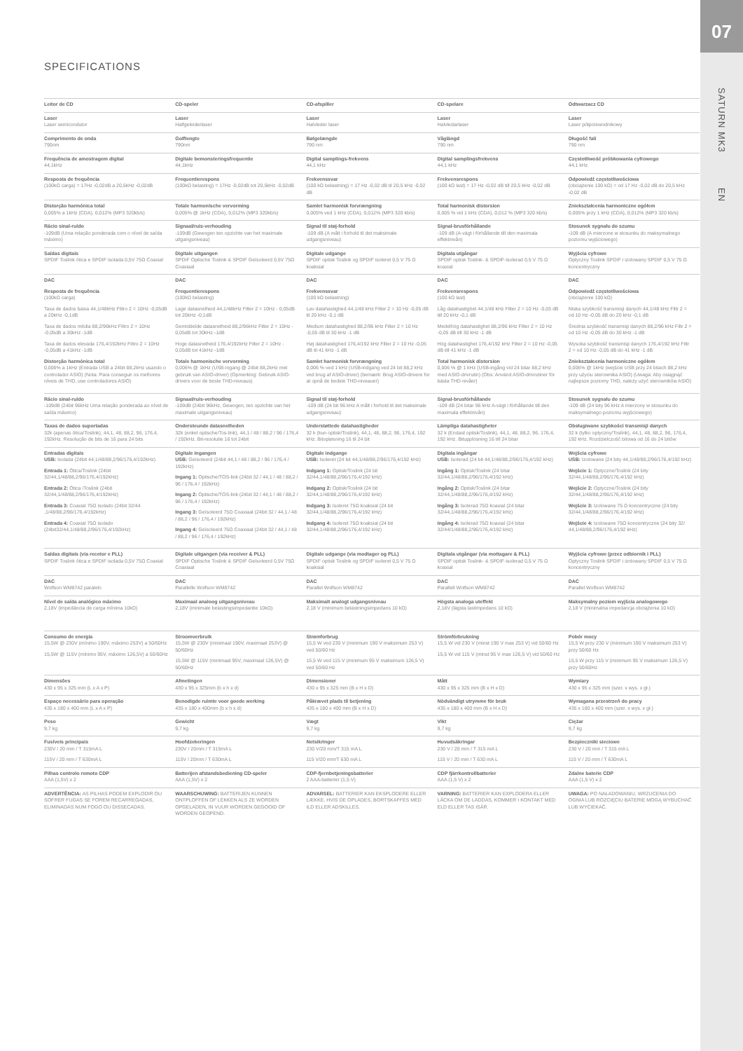SPECIFICATIONS
07
SATURN MK3
EN
| Leitor de CD | CD-speler | CD-afspiller | CD-spelare | Odtwarzacz CD |
| Laser Laser semicondutor | Laser Halfgeleiderlaser | Laser Halvleder laser | Laser Halvledarlaser | Laser Laser półprzewodnikowy |
| Comprimento de onda 790nm | Golflengte 790nm | Bølgelængde 790 nm | Våglängd 790 nm | Długość fali 790 nm |
| Frequência de amostragem digital 44,1kHz | Digitale bemonsteringsfrequentie 44,1kHz | Digital samplings-frekvens 44,1 kHz | Digital samplingsfrekvens 44,1 kHz | Częstotliwość próbkowania cyfrowego 44,1 kHz |
| Resposta de frequência (100kΩ carga) = 17Hz -0,02dB a 20,5kHz -0,02dB | Frequentierespons (100kΩ belasting) = 17Hz -0,02dB tot 20,5kHz -0,02dB | Frekvenssvar (100 kΩ belastning) = 17 Hz -0,02 dB til 20,5 kHz -0,02 dB | Frekvensrespons (100 kΩ last) = 17 Hz -0,02 dB till 20,5 kHz -0,02 dB | Odpowiedź częstotliwościowa (obciążenie 100 kΩ) = od 17 Hz -0,02 dB do 20,5 kHz -0,02 dB |
| Distorção harmónica total 0,005% a 1kHz (CDA), 0,012% (MP3 320kb/s) | Totale harmonische vervorming 0,005% @ 1kHz (CDA), 0,012% (MP3 320kb/s) | Samlet harmonisk forvrængning 0,005% ved 1 kHz (CDA), 0,012% (MP3 320 kb/s) | Total harmonisk distorsion 0,005 % vid 1 kHz (CDA), 0,012 % (MP3 320 kb/s) | Zniekształcenia harmoniczne ogółem 0,005% przy 1 kHz (CDA), 0,012% (MP3 320 kb/s) |
| Rácio sinal-ruído -109dB (Uma relação ponderada com o nível de saída máximo) | Signaal/ruis-verhouding -109dB (Gewogen ten opzichte van het maximale uitgangsniveau) | Signal til støj-forhold -109 dB (A målt i forhold til det maksimale udgangsniveau) | Signal-brusförhållande -109 dB (A-vägt i förhållande till den maximala effektnivån) | Stosunek sygnału do szumu -109 dB (A mierzone w stosunku do maksymalnego poziomu wyjściowego) |
| Saídas digitais SPDIF Toslink ótica e SPDIF isolada 0,5V 75Ω Coaxial | Digitale uitgangen SPDIF Optische Toslink & SPDIF Geïsoleerd 0,5V 75Ω Coaxiaal | Digitale udgange SPDIF optisk Toslink og SPDIF isoleret 0,5 V 75 Ω koaksial | Digitala utgångar SPDIF optisk Toslink- & SPDIF-isolerad 0,5 V 75 Ω koaxial | Wyjścia cyfrowe Optyczny Toslink SPDIF i izolowany SPDIF 0,5 V 75 Ω koncentryczny |
| DAC Resposta de frequência (100kΩ carga) Taxa de dados baixa 44,1/48kHz Filtro 2 = 10Hz -0,05dB a 20kHz -0,1dB Taxa de dados média 88,2/96kHz Filtro 2 = 10Hz -0,05dB a 30kHz -1dB Taxa de dados elevada 176,4/192kHz Filtro 2 = 10Hz -0,05dB a 41kHz -1dB Distorção harmónica total 0,006% a 1kHz (Entrada USB a 24bit 88,2kHz usando o controlador ASIO) (Nota: Para conseguir os melhores níveis de THD, use controladores ASIO) | DAC Frequentierespons (100kΩ belasting) Lage datasnelheid 44,1/48kHz Filter 2 = 10Hz - 0,05dB tot 20kHz -0,1dB Gemiddelde datasnelheid 88,2/96kHz Filter 2 = 10Hz - 0,05dB tot 30kHz -1dB Hoge datasnelheid 176,4/192kHz Filter 2 = 10Hz - 0,05dB tot 41kHz -1dB Totale harmonische vervorming 0,006% @ 1kHz (USB-ingang @ 24bit 88,2kHz met gebruik van ASIO-driver) (Opmerking: Gebruik ASIO-drivers voor de beste THD-niveaus) | DAC Frekvenssvar (100 kΩ belastning) Lav datahastighed 44,1/48 kHz Filter 2 = 10 Hz -0,05 dB til 20 kHz -0,1 dB Medium datahastighed 88,2/96 kHz Filter 2 = 10 Hz -0,05 dB til 30 kHz -1 dB Høj datahastighed 176,4/192 kHz Filter 2 = 10 Hz -0,05 dB til 41 kHz -1 dB Samlet harmonisk forvrængning 0,006 % ved 1 kHz (USB-indgang ved 24 bit 88,2 kHz ved brug af ASIO-driver) (bemærk: Brug ASIO-drivere for at opnå de bedste THD-niveauer) | DAC Frekvensrespons (100 kΩ last) Låg datahastighet 44,1/48 kHz Filter 2 = 10 Hz -0,05 dB till 20 kHz -0,1 dB Medelhög datahastighet 88,2/96 kHz Filter 2 = 10 Hz -0,05 dB till 30 kHz -1 dB Hög datahastighet 176,4/192 kHz Filter 2 = 10 Hz -0,05 dB till 41 kHz -1 dB Total harmonisk distorsion 0,006 % @ 1 kHz (USB-ingång vid 24 bitar 88,2 kHz med ASIO-drivrutin) (Obs: Använd ASIO-drivrutiner för bästa THD-nivåer) | DAC Odpowiedź częstotliwościowa (obciążenie 100 kΩ) Niska szybkość transmisji danych 44,1/48 kHz Filtr 2 = od 10 Hz -0,05 dB do 20 kHz -0,1 dB Średnia szybkość transmisji danych 88,2/96 kHz Filtr 2 = od 10 Hz -0,05 dB do 30 kHz -1 dB Wysoka szybkość transmisji danych 176,4/192 kHz Filtr 2 = od 10 Hz -0,05 dB do 41 kHz -1 dB Zniekształcenia harmoniczne ogółem 0,006% @ 1kHz (wejście USB przy 24 bitach 88,2 kHz przy użyciu sterownika ASIO) (Uwaga: Aby osiągnąć najlepsze poziomy THD, należy użyć sterowników ASIO) |
| Rácio sinal-ruído -109dB (24bit 96kHz Uma relação ponderada ao nível de saída máximo) | Signaal/ruis-verhouding -109dB (24bit 96kHz, Gewogen, ten opzichte van het maximale uitgangsniveau) | Signal til støj-forhold -109 dB (24 bit 96 kHz A målt i forhold til det maksimale udgangsniveau) | Signal-brusförhållande -109 dB (24 bitar 96 kHz A-vägt i förhållande till den maximala effektnivån) | Stosunek sygnału do szumu -109 dB (24 bity 96 kHz A mierzony w stosunku do maksymalnego poziomu wyjściowego) |
| Taxas de dados suportadas 32k (apenas ótica/Toslink), 44,1, 48, 88,2, 96, 176,4, 192kHz. Resolução de bits de 16 para 24 bits | Ondersteunde datasnelheden 32k (enkel optische/Tos-link), 44,1 / 48 / 88,2 / 96 / 176,4 / 192kHz. Bit-resolutie 16 tot 24bit | Understøttede datahastigheder 32 k (kun optisk/Toslink), 44,1, 48, 88,2, 96, 176,4, 192 kHz. Bitopløsning 16 til 24 bit | Lämpliga datahastigheter 32 k (Endast optisk/Toslink), 44,1, 48, 88,2, 96, 176,4, 192 kHz. Bitupplösning 16 till 24 bitar | Obsługiwane szybkości transmisji danych 32 k (tylko optyczny/Toslink), 44,1, 48, 88,2, 96, 176,4, 192 kHz. Rozdzielczość bitowa od 16 do 24 bitów |
| Entradas digitais USB: Isolada (24bit 44,1/48/88,2/96/176,4/192kHz) Entrada 1: Ótica/Toslink (24bit 32/44,1/48/88,2/96/176,4/192kHz) Entrada 2: Ótica /Toslink (24bit 32/44,1/48/88,2/96/176,4/192kHz) Entrada 3: Coaxial 75Ω isolado (24bit 32/44 ,1/48/88,2/96/176,4/192kHz) Entrada 4: Coaxial 75Ω isolado (24bit32/44,1/48/88,2/96/176,4/192kHz) | Digitale ingangen USB: Geïsoleerd (24bit 44,1 / 48 / 88,2 / 96 / 176,4 / 192kHz) Ingang 1: Optische/TOS-link (24bit 32 / 44,1 / 48 / 88,2 / 96 / 176,4 / 192kHz) Ingang 2: Optische/TOS-link (24bit 32 / 44,1 / 48 / 88,2 / 96 / 176,4 / 192kHz) Ingang 3: Geïsoleerd 75Ω Coaxiaal (24bit 32 / 44,1 / 48 / 88,2 / 96 / 176,4 / 192kHz) Ingang 4: Geïsoleerd 75Ω Coaxiaal (24bit 32 / 44,1 / 48 / 88,2 / 96 / 176,4 / 192kHz) | Digitale indgange USB: Isoleret (24 bit 44,1/48/88,2/96/176,4/192 kHz) Indgang 1: Optisk/Toslink (24 bit 32/44,1/48/88,2/96/176,4/192 kHz) Indgang 2: Optisk/Toslink (24 bit 32/44,1/48/88,2/96/176,4/192 kHz) Indgang 3: Isoleret 75Ω koaksial (24 bit 32/44,1/48/88,2/96/176,4/192 kHz) Indgang 4: Isoleret 75Ω koaksial (24 bit 32/44,1/48/88,2/96/176,4/192 kHz) | Digitala ingångar USB: Isolerad (24 bit 44,1/48/88,2/96/176,4/192 kHz) Ingång 1: Optisk/Toslink (24 bitar 32/44,1/48/88,2/96/176,4/192 kHz) Ingång 2: Optisk/Toslink (24 bitar 32/44,1/48/88,2/96/176,4/192 kHz) Ingång 3: Isolerad 75Ω koaxial (24 bitar 32/44,1/48/88,2/96/176,4/192 kHz) Ingång 4: Isolerad 75Ω koaxial (24 bitar 32/44/1/48/88,2/96/176,4/192 kHz) | Wejścia cyfrowe USB: Izolowane (24 bity 44,1/48/88,2/96/176,4/192 kHz) Wejście 1: Optyczne/Toslink (24 bity 32/44,1/48/88,2/96/176,4/192 kHz) Wejście 2: Optyczne/Toslink (24 bity 32/44,1/48/88,2/96/176,4/192 kHz) Wejście 3: Izolowane 75 Ω koncentryczne (24 bity 32/44,1/48/88,2/96/176,4/192 kHz) Wejście 4: Izolowane 75Ω koncentryczne (24 bity 32/ 44,1/48/88,2/96/176,4/192 kHz) |
| Saídas digitais (via recetor e PLL) SPDIF Toslink ótica e SPDIF isolada 0,5V 75Ω Coaxial | Digitale uitgangen (via receiver & PLL) SPDIF Optische Toslink & SPDIF Geïsoleerd 0,5V 75Ω Coaxiaal | Digitale udgange (via modtager og PLL) SPDIF optisk Toslink og SPDIF isoleret 0,5 V 75 Ω koaksial | Digitala utgångar (via mottagare & PLL) SPDIF optisk Toslink- & SPDIF-isolerad 0,5 V 75 Ω koaxial | Wyjścia cyfrowe (przez odbiornik i PLL) Optyczny Toslink SPDIF i izolowany SPDIF 0,5 V 75 Ω koncentryczny |
| DAC Wolfson WM8742 paralelo | DAC Parallelle Wolfson WM8742 | DAC Parallel Wolfson WM8742 | DAC Parallell Wolfson WM8742 | DAC Parallel Wolfson WM8742 |
| Nível de saída analógico máximo 2,18V (impedância de carga mínima 10kΩ) | Maximaal analoog uitgangsniveau 2,18V (minimale belastingsimpedantie 10kΩ) | Maksimalt analogt udgangsniveau 2,18 V (minimum belastningsimpedans 10 kΩ) | Högsta analoga uteffekt 2,18V (lägsta lastimpedans 10 kΩ) | Maksymalny poziom wyjścia analogowego 2,18 V (minimalna impedancja obciążenia 10 kΩ) |
| Consumo de energia 15,5W @ 230V (mínimo 190V, máximo 253V) a 50/60Hz 15,5W @ 115V (mínimo 95V, máximo 126,5V) a 50/60Hz | Stroomverbruik 15,5W @ 230V (minimaal 190V, maximaal 253V) @ 50/60Hz 15,5W @ 115V (minimaal 95V, maximaal 126,5V) @ 50/60Hz | Strømforbrug 15,5 W ved 230 V (minimum 190 V maksimum 253 V) ved 50/60 Hz 15,5 W ved 115 V (minimum 95 V maksimum 126,5 V) ved 50/60 Hz | Strömförbrukning 15,5 W vid 230 V (minst 190 V max 253 V) vid 50/60 Hz 15,5 W vid 115 V (minst 95 V max 126,5 V) vid 50/60 Hz | Pobór mocy 15,5 W przy 230 V (minimum 190 V maksimum 253 V) przy 50/60 Hz 15,5 W przy 115 V (minimum 95 V maksimum 126,5 V) przy 50/60Hz |
| Dimensões 430 x 95 x 325 mm (L x A x P) | Afmetingen 430 x 95 x 325mm (b x h x d) | Dimensioner 430 x 95 x 325 mm (B x H x D) | Mått 430 x 95 x 325 mm (B x H x D) | Wymiary 430 x 95 x 325 mm (szer. x wys. x gł.) |
| Espaço necessário para operação 435 x 180 x 400 mm (L x A x P) | Benodigde ruimte voor goede werking 435 x 180 x 400mm (b x h x d) | Påkrævet plads til betjening 435 x 180 x 400 mm (B x H x D) | Nödvändigt utrymme för bruk 435 x 180 x 400 mm (B x H x D) | Wymagana przestrzeń do pracy 435 x 180 x 400 mm (szer. x wys. x gł.) |
| Peso 9,7 kg | Gewicht 9,7 kg | Vægt 9,7 kg | Vikt 9,7 kg | Ciężar 9,7 kg |
| Fusíveis principais 230V / 20 mm / T 315mA L 115V / 20 mm / T 630mA L | Hoofdzekeringen 230V / 20mm / T 315mA L 115V / 20mm / T 630mA L | Netsikringer 230 V/20 mm/T 315 mA L 115 V/20 mm/T 630 mA L | Huvudsäkringar 230 V / 20 mm / T 315 mA L 115 V / 20 mm / T 630 mA L | Bezpieczniki sieciowe 230 V / 20 mm / T 315 mA L 115 V / 20 mm / T 630mA L |
| Pilhas controlo remoto CDP AAA (1,5V) x 2 | Batterijen afstandsbediening CD-speler AAA (1,5V) x 2 | CDP-fjernbetjeningsbatterier 2 AAA-batterier (1,5 V) | CDP fjärrkontrollbatterier AAA (1,5 V) x 2 | Zdalne baterie CDP AAA (1,5 V) x 2 |
| ADVERTÊNCIA: AS PILHAS PODEM EXPLODIR OU SOFRER FUGAS SE FOREM RECARREGADAS, ELIMINADAS NUM FOGO OU DISSECADAS. | WAARSCHUWING: BATTERIJEN KUNNEN ONTPLOFFEN OF LEKKEN ALS ZE WORDEN OPGELADEN, IN VUUR WORDEN GEGOOID OF WORDEN GEOPEND. | ADVARSEL: BATTERIER KAN EKSPLODERE ELLER LÆKKE, HVIS DE OPLADES, BORTSKAFFES MED ILD ELLER ADSKILLES. | VARNING: BATTERIER KAN EXPLODERA ELLER LÄCKA OM DE LADDAS, KOMMER I KONTAKT MED ELD ELLER TAS ISÄR. | UWAGA: PO NAŁADOWANIU, WRZUCENIA DO OGNIA LUB ROZCIĘCIU BATERIE MOGĄ WYBUCHAĆ LUB WYCIEKAĆ. |